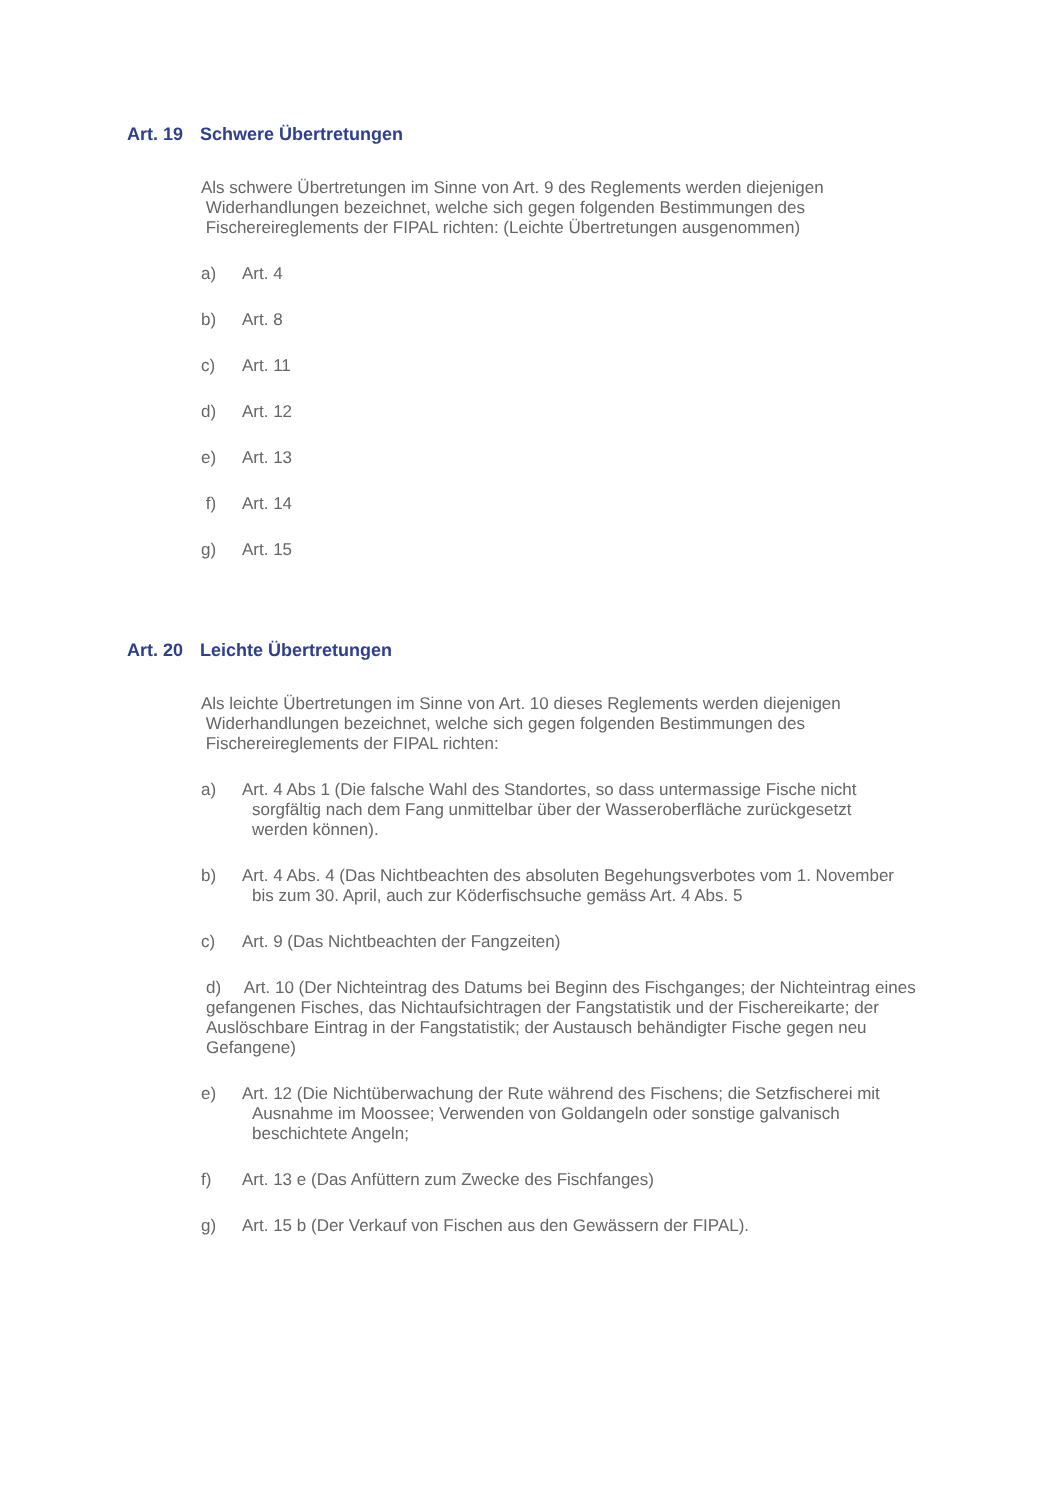Art. 19 Schwere Übertretungen
Als schwere Übertretungen im Sinne von Art. 9 des Reglements werden diejenigen
Widerhandlungen bezeichnet, welche sich gegen folgenden Bestimmungen des
Fischereireglements der FIPAL richten: (Leichte Übertretungen ausgenommen)
a) Art. 4
b) Art. 8
c) Art. 11
d) Art. 12
e) Art. 13
f) Art. 14
g) Art. 15
Art. 20 Leichte Übertretungen
Als leichte Übertretungen im Sinne von Art. 10 dieses Reglements werden diejenigen
Widerhandlungen bezeichnet, welche sich gegen folgenden Bestimmungen des
Fischereireglements der FIPAL richten:
a) Art. 4 Abs 1 (Die falsche Wahl des Standortes, so dass untermassige Fische nicht
sorgfältig nach dem Fang unmittelbar über der Wasseroberfläche zurückgesetzt
werden können).
b) Art. 4 Abs. 4 (Das Nichtbeachten des absoluten Begehungsverbotes vom 1. November
bis zum 30. April, auch zur Köderfischsuche gemäss Art. 4 Abs. 5
c) Art. 9 (Das Nichtbeachten der Fangzeiten)
d) Art. 10 (Der Nichteintrag des Datums bei Beginn des Fischganges; der Nichteintrag eines gefangenen Fisches, das Nichtaufsichtragen der Fangstatistik und der Fischereikarte; der Auslöschbare Eintrag in der Fangstatistik; der Austausch behändigter Fische gegen neu Gefangene)
e) Art. 12 (Die Nichtüberwachung der Rute während des Fischens; die Setzfischerei mit
Ausnahme im Moossee; Verwenden von Goldangeln oder sonstige galvanisch
beschichtete Angeln;
f) Art. 13 e (Das Anfüttern zum Zwecke des Fischfanges)
g) Art. 15 b (Der Verkauf von Fischen aus den Gewässern der FIPAL).